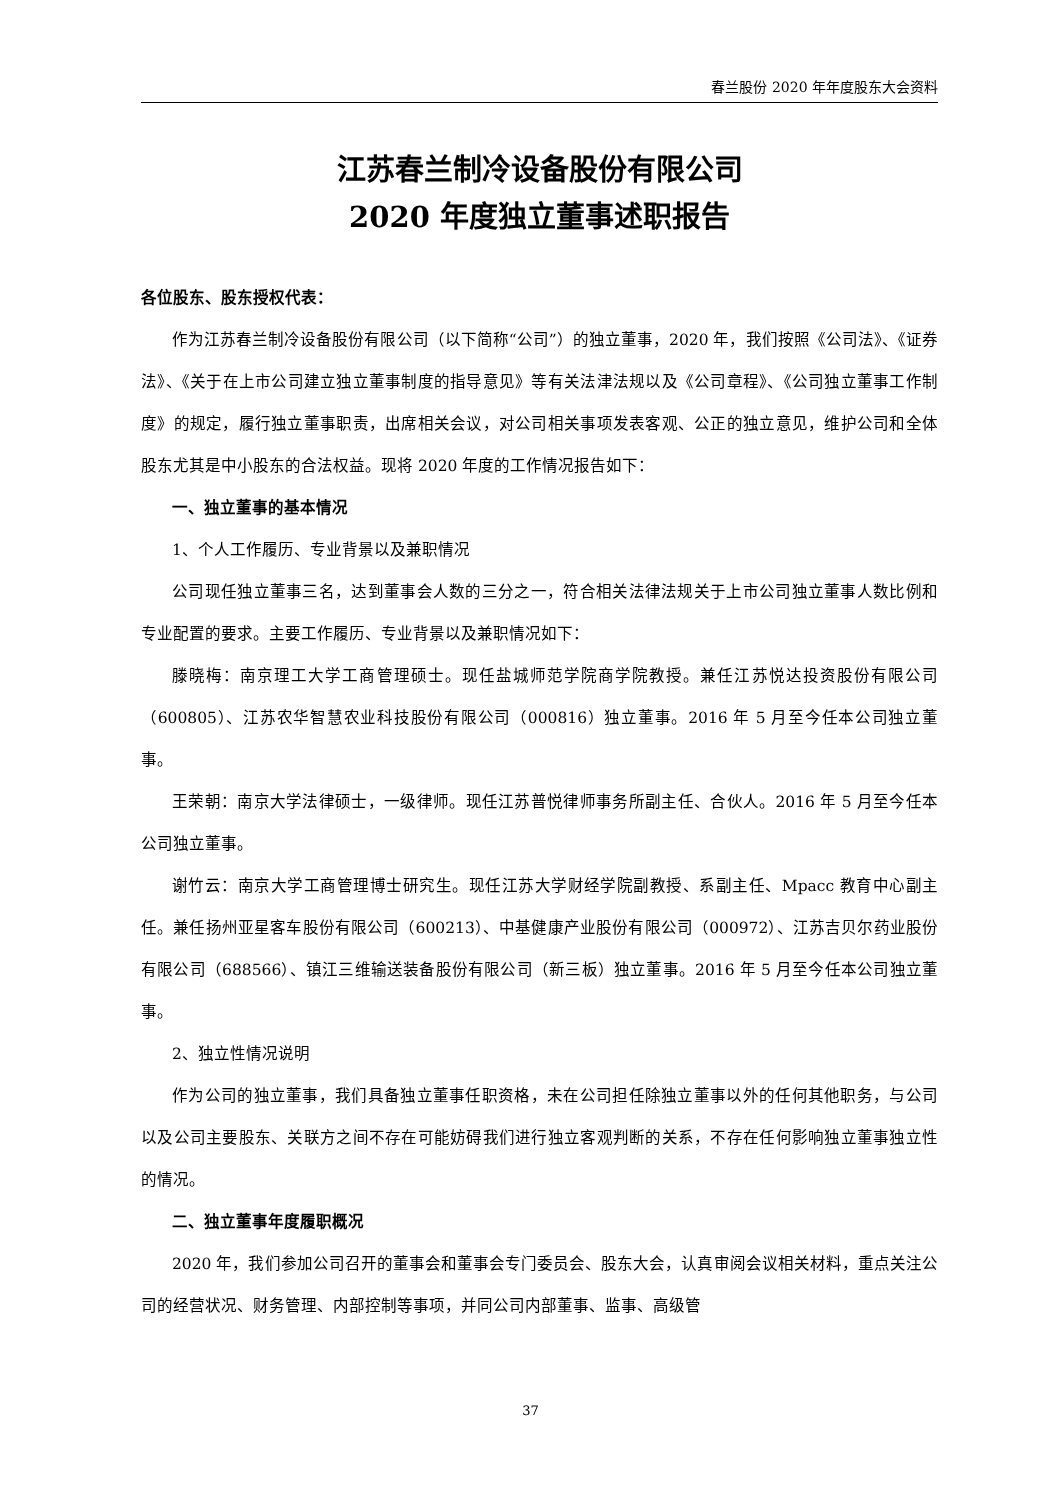春兰股份 2020 年年度股东大会资料
江苏春兰制冷设备股份有限公司
2020 年度独立董事述职报告
各位股东、股东授权代表：
作为江苏春兰制冷设备股份有限公司（以下简称“公司”）的独立董事，2020 年，我们按照《公司法》、《证券法》、《关于在上市公司建立独立董事制度的指导意见》等有关法津法规以及《公司章程》、《公司独立董事工作制度》的规定，履行独立董事职责，出席相关会议，对公司相关事项发表客观、公正的独立意见，维护公司和全体股东尤其是中小股东的合法权益。现将 2020 年度的工作情况报告如下：
一、独立董事的基本情况
1、个人工作履历、专业背景以及兼职情况
公司现任独立董事三名，达到董事会人数的三分之一，符合相关法律法规关于上市公司独立董事人数比例和专业配置的要求。主要工作履历、专业背景以及兼职情况如下：
滕晓梅：南京理工大学工商管理硕士。现任盐城师范学院商学院教授。兼任江苏悦达投资股份有限公司（600805）、江苏农华智慧农业科技股份有限公司（000816）独立董事。2016 年 5 月至今任本公司独立董事。
王荣朝：南京大学法律硕士，一级律师。现任江苏普悦律师事务所副主任、合伙人。2016 年 5 月至今任本公司独立董事。
谢竹云：南京大学工商管理博士研究生。现任江苏大学财经学院副教授、系副主任、Mpacc 教育中心副主任。兼任扬州亚星客车股份有限公司（600213）、中基健康产业股份有限公司（000972）、江苏吉贝尔药业股份有限公司（688566）、镇江三维输送装备股份有限公司（新三板）独立董事。2016 年 5 月至今任本公司独立董事。
2、独立性情况说明
作为公司的独立董事，我们具备独立董事任职资格，未在公司担任除独立董事以外的任何其他职务，与公司以及公司主要股东、关联方之间不存在可能妨碍我们进行独立客观判断的关系，不存在任何影响独立董事独立性的情况。
二、独立董事年度履职概况
2020 年，我们参加公司召开的董事会和董事会专门委员会、股东大会，认真审阅会议相关材料，重点关注公司的经营状况、财务管理、内部控制等事项，并同公司内部董事、监事、高级管
37